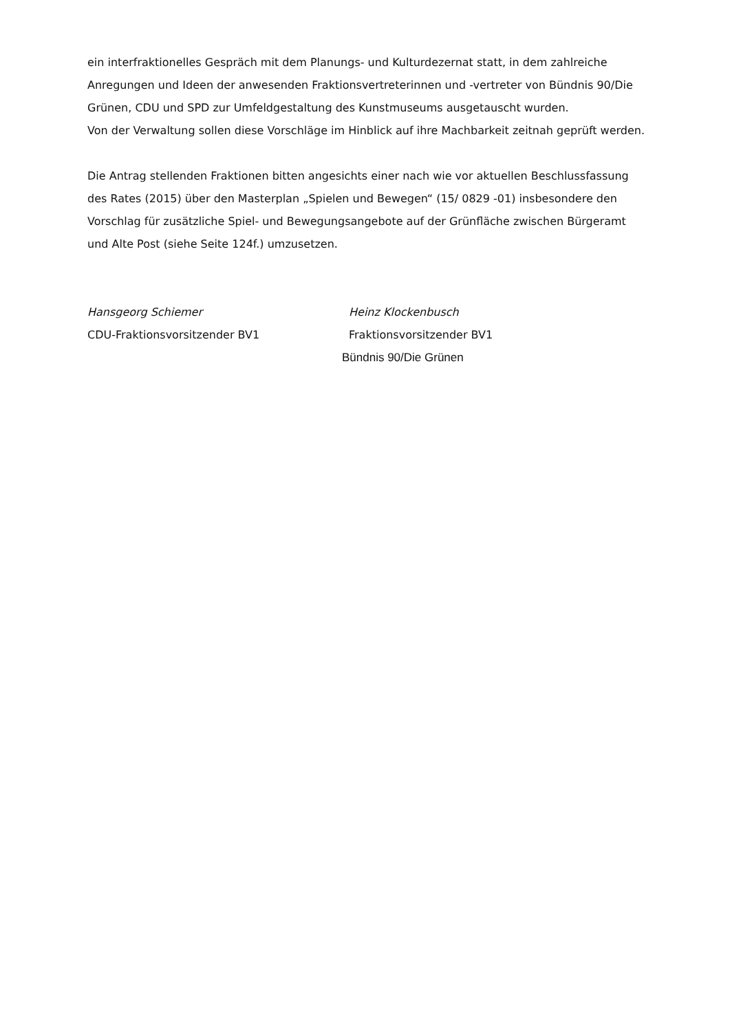ein interfraktionelles Gespräch mit dem Planungs- und Kulturdezernat statt, in dem zahlreiche Anregungen und Ideen der anwesenden Fraktionsvertreterinnen und -vertreter von Bündnis 90/Die Grünen, CDU und SPD zur Umfeldgestaltung des Kunstmuseums ausgetauscht wurden.
Von der Verwaltung sollen diese Vorschläge im Hinblick auf ihre Machbarkeit zeitnah geprüft werden.
Die Antrag stellenden Fraktionen bitten angesichts einer nach wie vor aktuellen Beschlussfassung des Rates (2015) über den Masterplan „Spielen und Bewegen“ (15/ 0829 -01) insbesondere den Vorschlag für zusätzliche Spiel- und Bewegungsangebote auf der Grünfläche zwischen Bürgeramt und Alte Post (siehe Seite 124f.) umzusetzen.
Hansgeorg Schiemer
CDU-Fraktionsvorsitzender BV1
Heinz Klockenbusch
Fraktionsvorsitzender BV1
Bündnis 90/Die Grünen